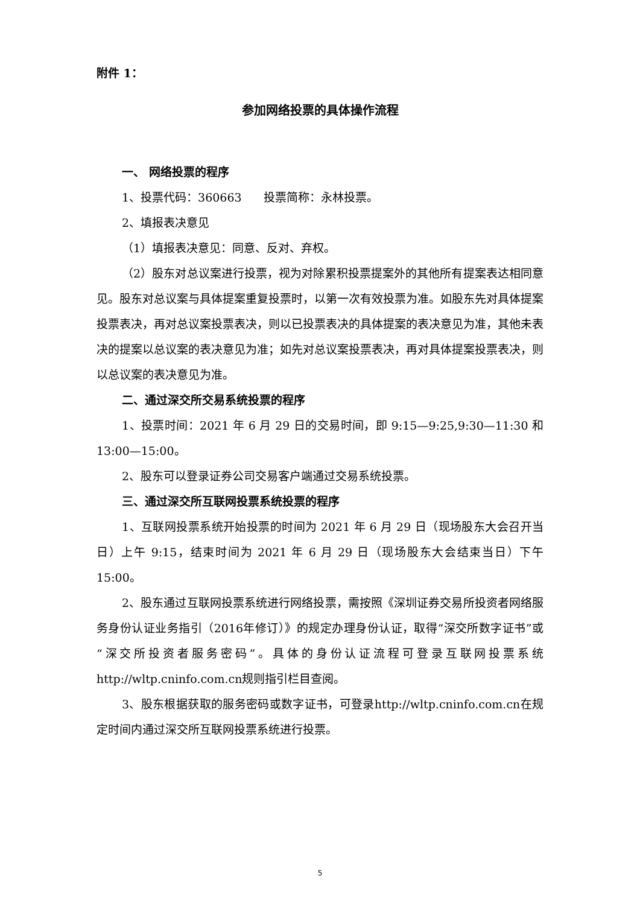附件 1：
参加网络投票的具体操作流程
一、 网络投票的程序
1、投票代码：360663 投票简称：永林投票。
2、填报表决意见
（1）填报表决意见：同意、反对、弃权。
（2）股东对总议案进行投票，视为对除累积投票提案外的其他所有提案表达相同意见。股东对总议案与具体提案重复投票时，以第一次有效投票为准。如股东先对具体提案投票表决，再对总议案投票表决，则以已投票表决的具体提案的表决意见为准，其他未表决的提案以总议案的表决意见为准；如先对总议案投票表决，再对具体提案投票表决，则以总议案的表决意见为准。
二、通过深交所交易系统投票的程序
1、投票时间：2021 年 6 月 29 日的交易时间，即 9:15—9:25,9:30—11:30 和13:00—15:00。
2、股东可以登录证券公司交易客户端通过交易系统投票。
三、通过深交所互联网投票系统投票的程序
1、互联网投票系统开始投票的时间为 2021 年 6 月 29 日（现场股东大会召开当日）上午 9:15，结束时间为 2021 年 6 月 29 日（现场股东大会结束当日）下午 15:00。
2、股东通过互联网投票系统进行网络投票，需按照《深圳证券交易所投资者网络服务身份认证业务指引（2016年修订）》的规定办理身份认证，取得“深交所数字证书”或“深交所投资者服务密码”。具体的身份认证流程可登录互联网投票系统http://wltp.cninfo.com.cn规则指引栏目查阅。
3、股东根据获取的服务密码或数字证书，可登录http://wltp.cninfo.com.cn在规定时间内通过深交所互联网投票系统进行投票。
5